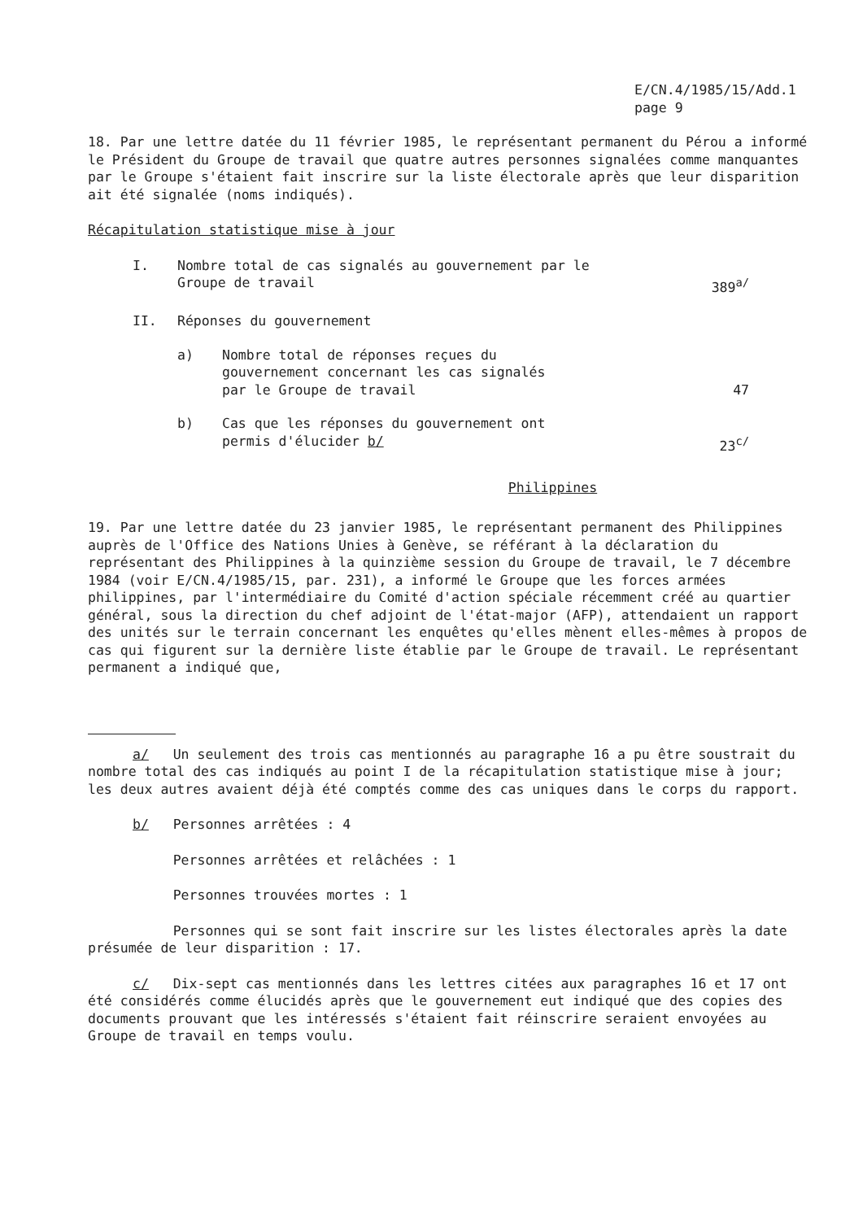E/CN.4/1985/15/Add.1
page 9
18. Par une lettre datée du 11 février 1985, le représentant permanent du Pérou a informé le Président du Groupe de travail que quatre autres personnes signalées comme manquantes par le Groupe s'étaient fait inscrire sur la liste électorale après que leur disparition ait été signalée (noms indiqués).
Récapitulation statistique mise à jour
I. Nombre total de cas signalés au gouvernement par le Groupe de travail
389<sup>a/</sup>
II. Réponses du gouvernement
a) Nombre total de réponses reçues du gouvernement concernant les cas signalés par le Groupe de travail
47
b) Cas que les réponses du gouvernement ont permis d'élucider b/
23<sup>c/</sup>
Philippines
19. Par une lettre datée du 23 janvier 1985, le représentant permanent des Philippines auprès de l'Office des Nations Unies à Genève, se référant à la déclaration du représentant des Philippines à la quinzième session du Groupe de travail, le 7 décembre 1984 (voir E/CN.4/1985/15, par. 231), a informé le Groupe que les forces armées philippines, par l'intermédiaire du Comité d'action spéciale récemment créé au quartier général, sous la direction du chef adjoint de l'état-major (AFP), attendaient un rapport des unités sur le terrain concernant les enquêtes qu'elles mènent elles-mêmes à propos de cas qui figurent sur la dernière liste établie par le Groupe de travail. Le représentant permanent a indiqué que,
a/ Un seulement des trois cas mentionnés au paragraphe 16 a pu être soustrait du nombre total des cas indiqués au point I de la récapitulation statistique mise à jour; les deux autres avaient déjà été comptés comme des cas uniques dans le corps du rapport.
b/ Personnes arrêtées : 4
Personnes arrêtées et relâchées : 1
Personnes trouvées mortes : 1
Personnes qui se sont fait inscrire sur les listes électorales après la date présumée de leur disparition : 17.
c/ Dix-sept cas mentionnés dans les lettres citées aux paragraphes 16 et 17 ont été considérés comme élucidés après que le gouvernement eut indiqué que des copies des documents prouvant que les intéressés s'étaient fait réinscrire seraient envoyées au Groupe de travail en temps voulu.